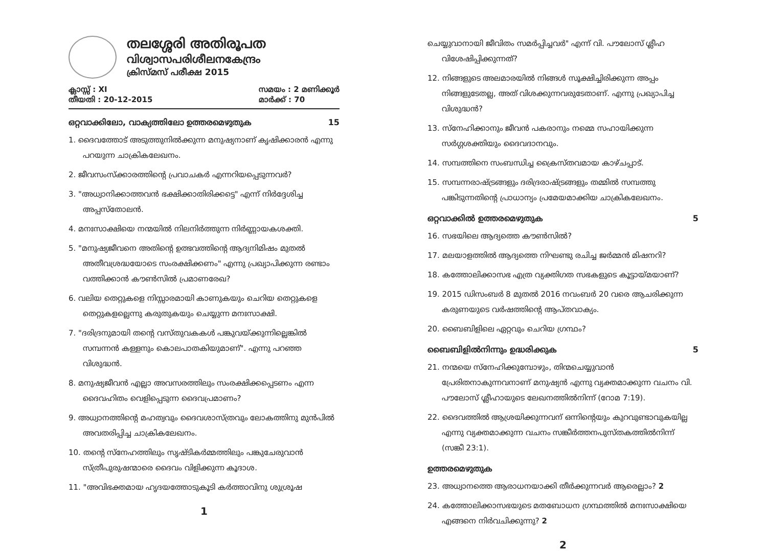തലശ്ശേരി അതിരൂപത
വിശ്വാസപരിശീലനകേന്ദ്രം
ക്രിസ്മസ് പരീക്ഷ 2015
ക്ലാസ്സ് : XI
തീയതി : 20-12-2015
സമയം : 2 മണിക്കൂർ
മാർക്ക് : 70
ഒറ്റവാക്കിലോ, വാക്യത്തിലോ ഉത്തരമെഴുതുക 15
1. ദൈവത്തോട് അടുത്തുനിൽക്കുന്ന മനുഷ്യനാണ് കൃഷിക്കാരൻ എന്നു പറയുന്ന ചാക്രികലേഖനം.
2. ജീവസംസ്ക്കാരത്തിന്റെ പ്രവാചകർ എന്നറിയപ്പെടുന്നവർ?
3. "അധ്വാനിക്കാത്തവൻ ഭക്ഷിക്കാതിരിക്കട്ടെ" എന്ന് നിർദ്ദേശിച്ച അപ്പസ്തോലൻ.
4. മനഃസാക്ഷിയെ നന്മയിൽ നിലനിർത്തുന്ന നിർണ്ണായകശക്തി.
5. "മനുഷ്യജീവനെ അതിന്റെ ഉത്ഭവത്തിന്റെ ആദ്യനിമിഷം മുതൽ അതീവശ്രദ്ധയോടെ സംരക്ഷിക്കണം" എന്നു പ്രഖ്യാപിക്കുന്ന രണ്ടാം വത്തിക്കാൻ കൗൺസിൽ പ്രമാണരേഖ?
6. വലിയ തെറ്റുകളെ നിസ്സാരമായി കാണുകയും ചെറിയ തെറ്റുകളെ തെറ്റുകളല്ലെന്നു കരുതുകയും ചെയ്യുന്ന മനഃസാക്ഷി.
7. "ദരിദ്രനുമായി തന്റെ വസ്തുവകകൾ പങ്കുവയ്ക്കുന്നില്ലെങ്കിൽ സമ്പന്നൻ കള്ളനും കൊലപാതകിയുമാണ്". എന്നു പറഞ്ഞ വിശുദ്ധൻ.
8. മനുഷ്യജീവൻ എല്ലാ അവസരത്തിലും സംരക്ഷിക്കപ്പെടണം എന്ന ദൈവഹിതം വെളിപ്പെടുന്ന ദൈവപ്രമാണം?
9. അധ്വാനത്തിന്റെ മഹത്വവും ദൈവശാസ്ത്രവും ലോകത്തിനു മുൻപിൽ അവതരിപ്പിച്ച ചാക്രികലേഖനം.
10. തന്റെ സ്നേഹത്തിലും സൃഷ്ടികർമ്മത്തിലും പങ്കുചേരുവാൻ സ്ത്രീപുരുഷന്മാരെ ദൈവം വിളിക്കുന്ന കൂദാശ.
11. "അവിഭക്തമായ ഹൃദയത്തോടുകൂടി കർത്താവിനു ശുശ്രൂഷ
1
ചെയ്യുവാനായി ജീവിതം സമർപ്പിച്ചവർ" എന്ന് വി. പൗലോസ് ശ്ലീഹ വിശേഷിപ്പിക്കുന്നത്?
12. നിങ്ങളുടെ അലമാരയിൽ നിങ്ങൾ സൂക്ഷിച്ചിരിക്കുന്ന അപ്പം നിങ്ങളുടേതല്ല, അത് വിശക്കുന്നവരുടേതാണ്. എന്നു പ്രഖ്യാപിച്ച വിശുദ്ധൻ?
13. സ്നേഹിക്കാനും ജീവൻ പകരാനും നമ്മെ സഹായിക്കുന്ന സർഗ്ഗശക്തിയും ദൈവദാനവും.
14. സമ്പത്തിനെ സംബന്ധിച്ച ക്രൈസ്തവമായ കാഴ്ചപ്പാട്.
15. സമ്പന്നരാഷ്ട്രങ്ങളും ദരിദ്രരാഷ്ട്രങ്ങളും തമ്മിൽ സമ്പത്തു പങ്കിടുന്നതിന്റെ പ്രാധാന്യം പ്രമേയമാക്കിയ ചാക്രികലേഖനം.
ഒറ്റവാക്കിൽ ഉത്തരമെഴുതുക 5
16. സഭയിലെ ആദ്യത്തെ കൗൺസിൽ?
17. മലയാളത്തിൽ ആദ്യത്തെ നിഘണ്ടു രചിച്ച ജർമ്മൻ മിഷനറി?
18. കത്തോലിക്കാസഭ എത്ര വ്യക്തിഗത സഭകളുടെ കൂട്ടായ്മയാണ്?
19. 2015 ഡിസംബർ 8 മുതൽ 2016 നവംബർ 20 വരെ ആചരിക്കുന്ന കരുണയുടെ വർഷത്തിന്റെ ആപ്തവാക്യം.
20. ബൈബിളിലെ ഏറ്റവും ചെറിയ ഗ്രന്ഥം?
ബൈബിളിൽനിന്നും ഉദ്ധരിക്കുക 5
21. നന്മയെ സ്നേഹിക്കുമ്പോഴും, തിന്മചെയ്യുവാൻ പ്രേരിതനാകുന്നവനാണ് മനുഷ്യൻ എന്നു വ്യക്തമാക്കുന്ന വചനം വി. പൗലോസ് ശ്ലീഹായുടെ ലേഖനത്തിൽനിന്ന് (റോമ 7:19).
22. ദൈവത്തിൽ ആശ്രയിക്കുന്നവന് ഒന്നിന്റെയും കുറവുണ്ടാവുകയില്ല എന്നു വ്യക്തമാക്കുന്ന വചനം സങ്കീർത്തനപുസ്തകത്തിൽനിന്ന് (സങ്കീ 23:1).
ഉത്തരമെഴുതുക
23. അധ്വാനത്തെ ആരാധനയാക്കി തീർക്കുന്നവർ ആരെല്ലാം? 2
24. കത്തോലിക്കാസഭയുടെ മതബോധന ഗ്രന്ഥത്തിൽ മനഃസാക്ഷിയെ എങ്ങനെ നിർവചിക്കുന്നു? 2
2